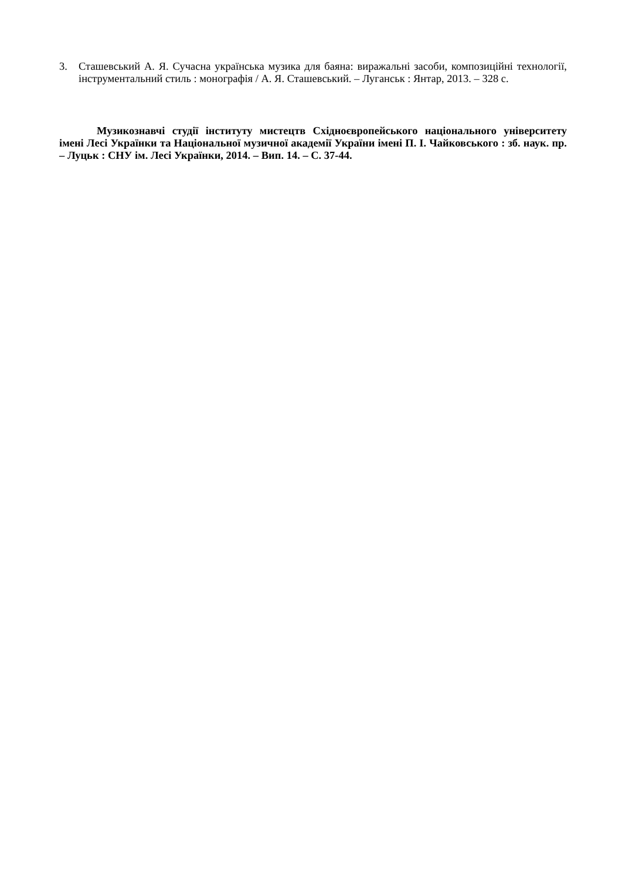3. Сташевський А. Я. Сучасна українська музика для баяна: виражальні засоби, композиційні технології, інструментальний стиль : монографія / А. Я. Сташевський. – Луганськ : Янтар, 2013. – 328 с.
Музикознавчі студії інституту мистецтв Східноєвропейського національного університету імені Лесі Українки та Національної музичної академії України імені П. І. Чайковського : зб. наук. пр. – Луцьк : СНУ ім. Лесі Українки, 2014. – Вип. 14. – С. 37-44.